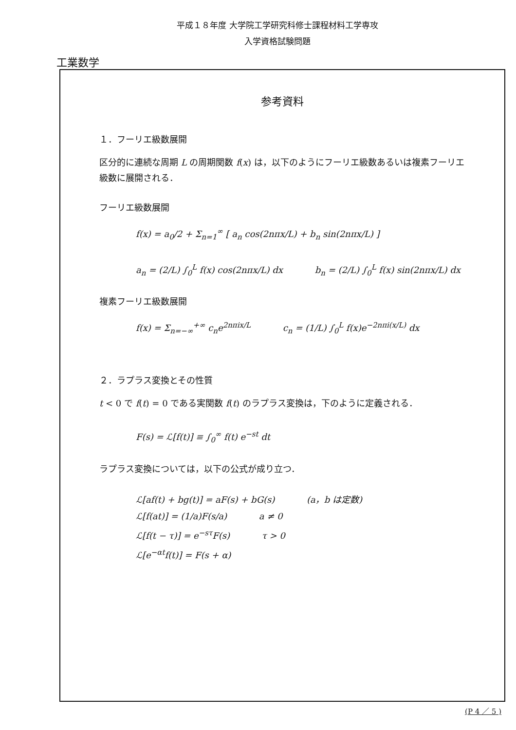平成１８年度 大学院工学研究科修士課程材料工学専攻
入学資格試験問題
工業数学
参考資料
１．フーリエ級数展開
区分的に連続な周期 L の周期関数 f(x) は，以下のようにフーリエ級数あるいは複素フーリエ級数に展開される．
フーリエ級数展開
f(x) = a<sub>0</sub>/2 + Σ<sub>n=1</sub><sup>∞</sup> [ a<sub>n</sub> cos(2nπx/L) + b<sub>n</sub> sin(2nπx/L) ]
a<sub>n</sub> = (2/L) ∫<sub>0</sub><sup>L</sup> f(x) cos(2nπx/L) dx b<sub>n</sub> = (2/L) ∫<sub>0</sub><sup>L</sup> f(x) sin(2nπx/L) dx
複素フーリエ級数展開
f(x) = Σ<sub>n=−∞</sub><sup>+∞</sup> c<sub>n</sub>e<sup>2nπix/L</sup> c<sub>n</sub> = (1/L) ∫<sub>0</sub><sup>L</sup> f(x)e<sup>−2nπi(x/L)</sup> dx
２．ラプラス変換とその性質
t < 0 で f(t) = 0 である実関数 f(t) のラプラス変換は，下のように定義される．
F(s) = ℒ[f(t)] ≡ ∫<sub>0</sub><sup>∞</sup> f(t) e<sup>−st</sup> dt
ラプラス変換については，以下の公式が成り立つ．
ℒ[af(t) + bg(t)] = aF(s) + bG(s) (a，b は定数)
ℒ[f(at)] = (1/a)F(s/a) a ≠ 0
ℒ[f(t − τ)] = e<sup>−sτ</sup>F(s) τ > 0
ℒ[e<sup>−αt</sup>f(t)] = F(s + α)
(P 4 ／ 5 )